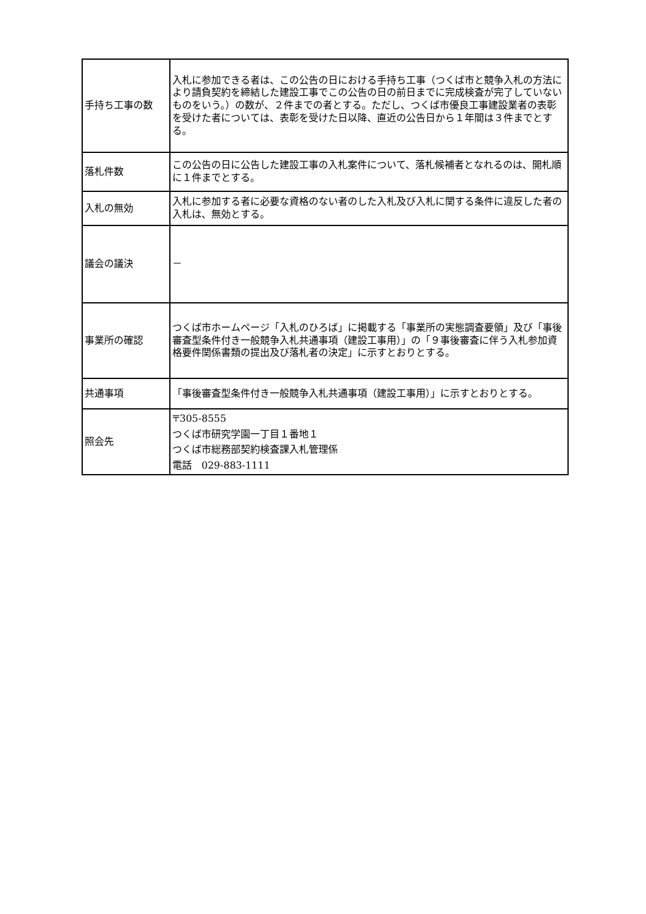| 手持ち工事の数 | 入札に参加できる者は、この公告の日における手持ち工事（つくば市と競争入札の方法により請負契約を締結した建設工事でこの公告の日の前日までに完成検査が完了していないものをいう。）の数が、２件までの者とする。ただし、つくば市優良工事建設業者の表彰を受けた者については、表彰を受けた日以降、直近の公告日から１年間は３件までとする。 |
| 落札件数 | この公告の日に公告した建設工事の入札案件について、落札候補者となれるのは、開札順に１件までとする。 |
| 入札の無効 | 入札に参加する者に必要な資格のない者のした入札及び入札に関する条件に違反した者の入札は、無効とする。 |
| 議会の議決 | － |
| 事業所の確認 | つくば市ホームページ「入札のひろば」に掲載する「事業所の実態調査要領」及び「事後審査型条件付き一般競争入札共通事項（建設工事用）」の「９事後審査に伴う入札参加資格要件関係書類の提出及び落札者の決定」に示すとおりとする。 |
| 共通事項 | 「事後審査型条件付き一般競争入札共通事項（建設工事用）」に示すとおりとする。 |
| 照会先 | 〒305-8555 つくば市研究学園一丁目１番地１ つくば市総務部契約検査課入札管理係 電話 029-883-1111 |